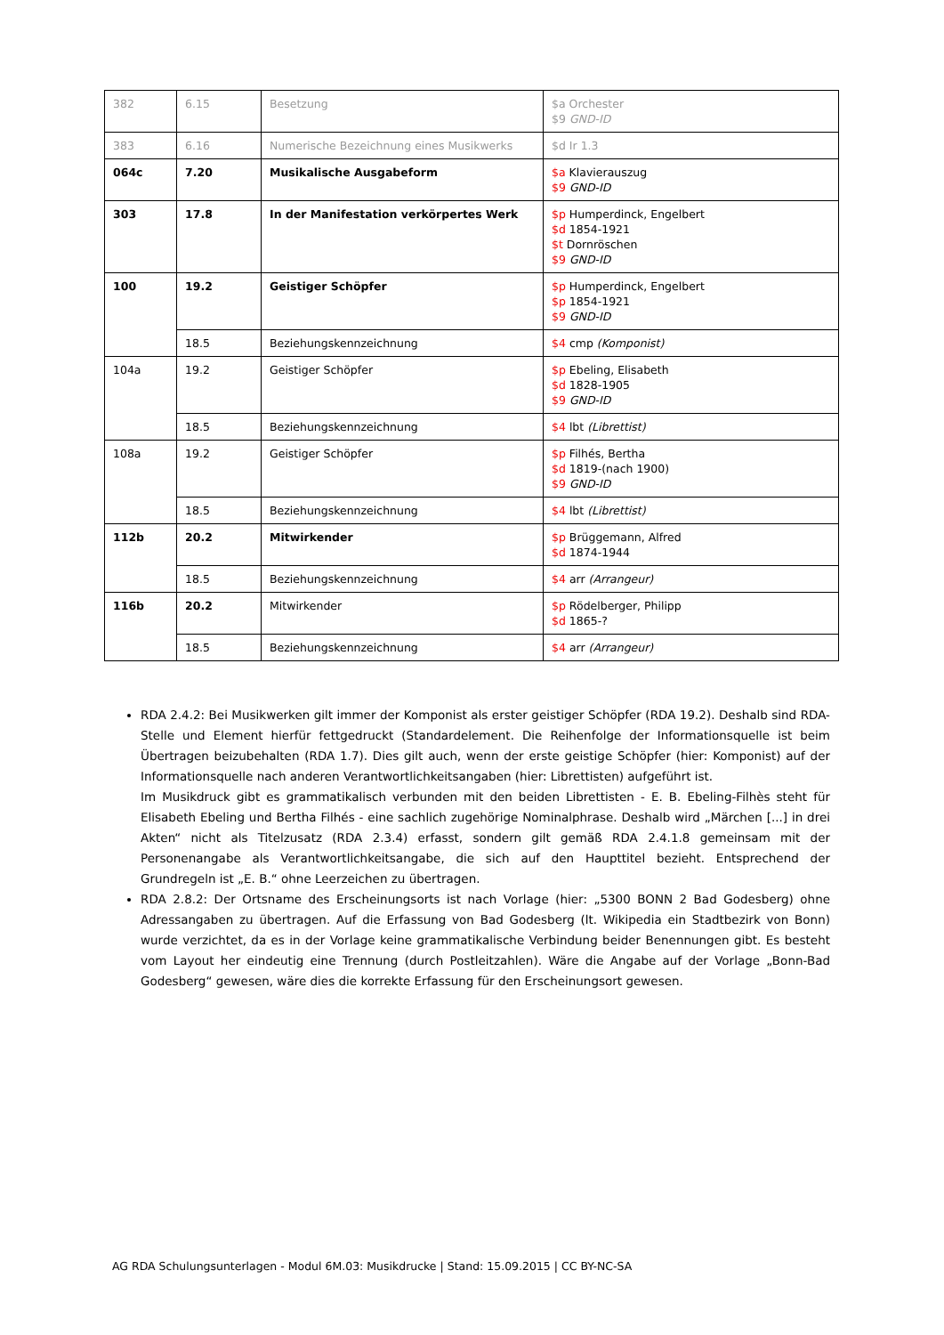| 382 | 6.15 | Besetzung | $a Orchester $9 GND-ID |
| 383 | 6.16 | Numerische Bezeichnung eines Musikwerks | $d Ir 1.3 |
| 064c | 7.20 | Musikalische Ausgabeform | $a Klavierauszug $9 GND-ID |
| 303 | 17.8 | In der Manifestation verkörpertes Werk | $p Humperdinck, Engelbert $d 1854-1921 $t Dornröschen $9 GND-ID |
| 100 | 19.2 | Geistiger Schöpfer | $p Humperdinck, Engelbert $p 1854-1921 $9 GND-ID |
| | 18.5 | Beziehungskennzeichnung | $4 cmp (Komponist) |
| 104a | 19.2 | Geistiger Schöpfer | $p Ebeling, Elisabeth $d 1828-1905 $9 GND-ID |
| | 18.5 | Beziehungskennzeichnung | $4 lbt (Librettist) |
| 108a | 19.2 | Geistiger Schöpfer | $p Filhés, Bertha $d 1819-(nach 1900) $9 GND-ID |
| | 18.5 | Beziehungskennzeichnung | $4 lbt (Librettist) |
| 112b | 20.2 | Mitwirkender | $p Brüggemann, Alfred $d 1874-1944 |
| | 18.5 | Beziehungskennzeichnung | $4 arr (Arrangeur) |
| 116b | 20.2 | Mitwirkender | $p Rödelberger, Philipp $d 1865-? |
| | 18.5 | Beziehungskennzeichnung | $4 arr (Arrangeur) |
RDA 2.4.2: Bei Musikwerken gilt immer der Komponist als erster geistiger Schöpfer (RDA 19.2). Deshalb sind RDA-Stelle und Element hierfür fettgedruckt (Standardelement. Die Reihenfolge der Informationsquelle ist beim Übertragen beizubehalten (RDA 1.7). Dies gilt auch, wenn der erste geistige Schöpfer (hier: Komponist) auf der Informationsquelle nach anderen Verantwortlichkeitsangaben (hier: Librettisten) aufgeführt ist.
Im Musikdruck gibt es grammatikalisch verbunden mit den beiden Librettisten - E. B. Ebeling-Filhès steht für Elisabeth Ebeling und Bertha Filhés - eine sachlich zugehörige Nominalphrase. Deshalb wird „Märchen [...] in drei Akten“ nicht als Titelzusatz (RDA 2.3.4) erfasst, sondern gilt gemäß RDA 2.4.1.8 gemeinsam mit der Personenangabe als Verantwortlichkeitsangabe, die sich auf den Haupttitel bezieht. Entsprechend der Grundregeln ist „E. B.“ ohne Leerzeichen zu übertragen.
RDA 2.8.2: Der Ortsname des Erscheinungsorts ist nach Vorlage (hier: „5300 BONN 2 Bad Godesberg) ohne Adressangaben zu übertragen. Auf die Erfassung von Bad Godesberg (lt. Wikipedia ein Stadtbezirk von Bonn) wurde verzichtet, da es in der Vorlage keine grammatikalische Verbindung beider Benennungen gibt. Es besteht vom Layout her eindeutig eine Trennung (durch Postleitzahlen). Wäre die Angabe auf der Vorlage „Bonn-Bad Godesberg“ gewesen, wäre dies die korrekte Erfassung für den Erscheinungsort gewesen.
AG RDA Schulungsunterlagen - Modul 6M.03: Musikdrucke | Stand: 15.09.2015 | CC BY-NC-SA